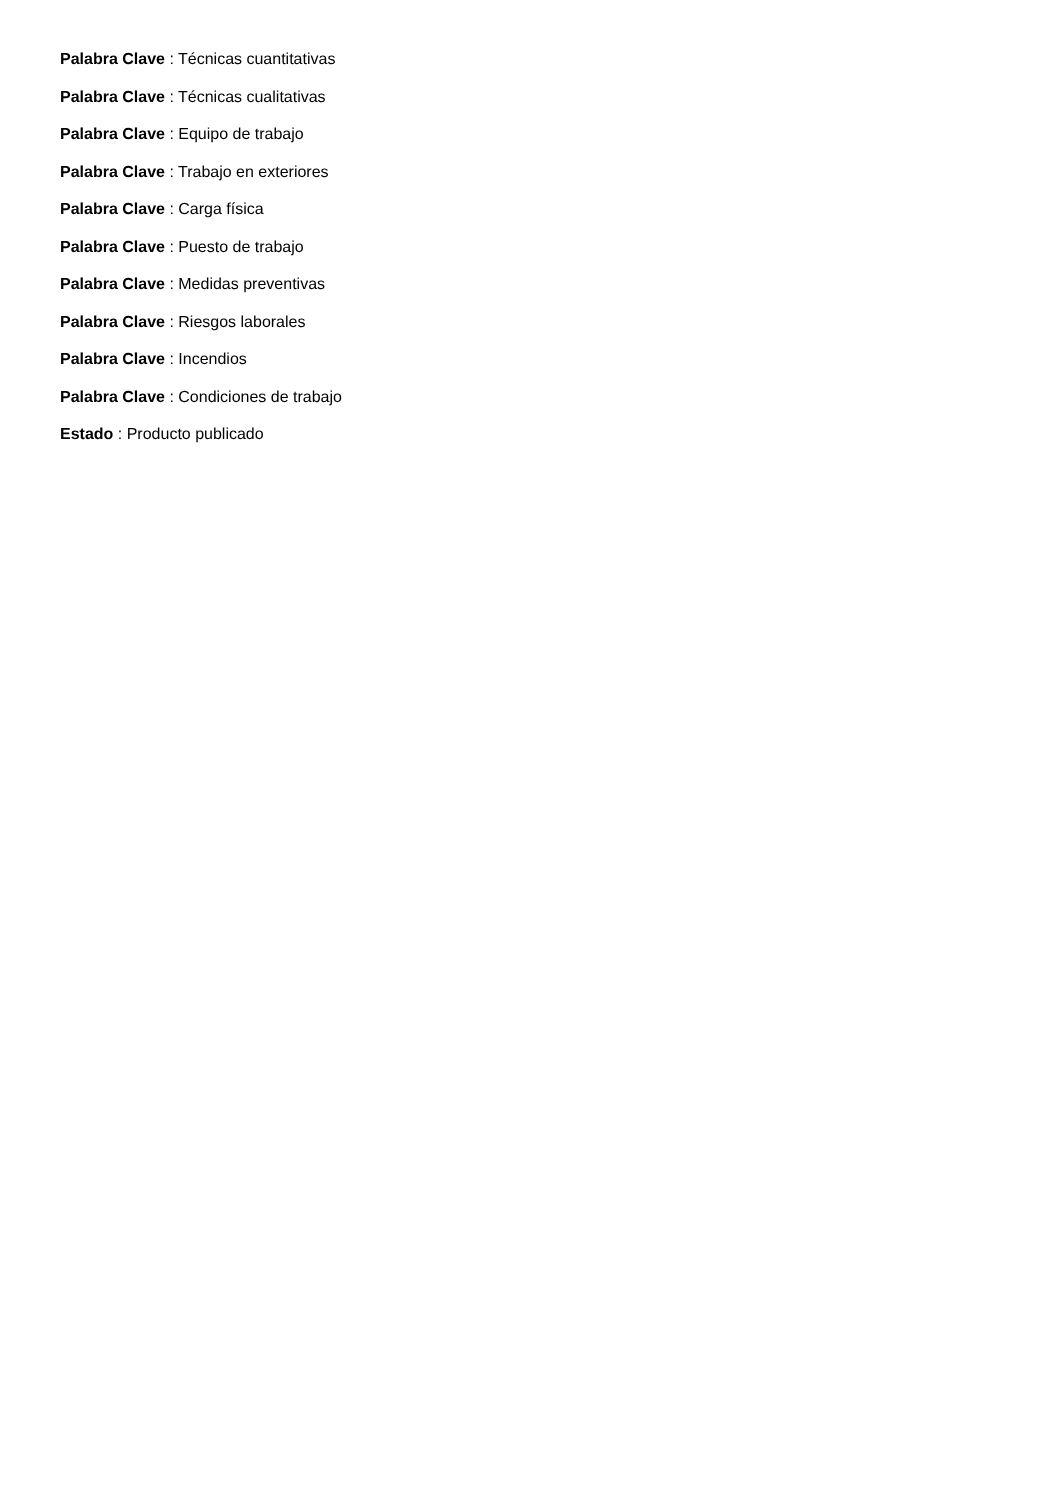Palabra Clave : Técnicas cuantitativas
Palabra Clave : Técnicas cualitativas
Palabra Clave : Equipo de trabajo
Palabra Clave : Trabajo en exteriores
Palabra Clave : Carga física
Palabra Clave : Puesto de trabajo
Palabra Clave : Medidas preventivas
Palabra Clave : Riesgos laborales
Palabra Clave : Incendios
Palabra Clave : Condiciones de trabajo
Estado : Producto publicado